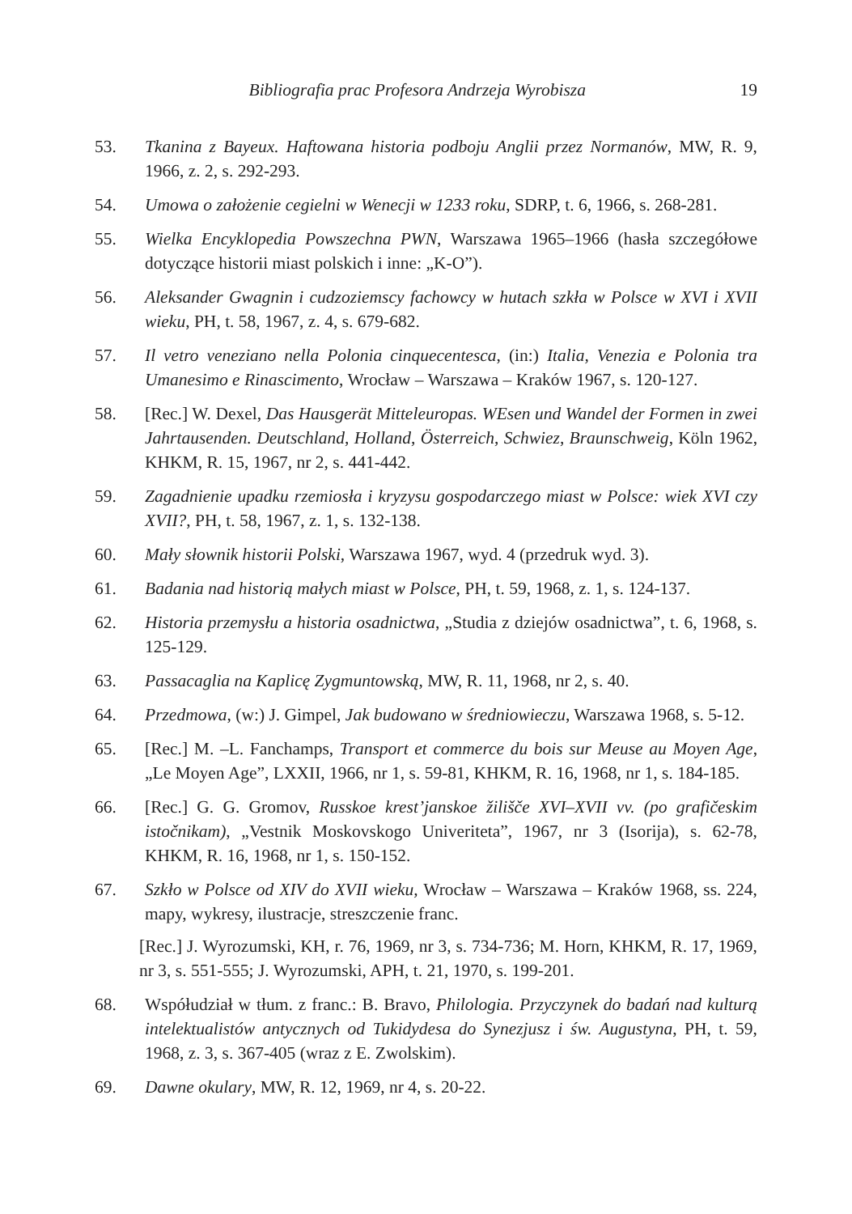Bibliografia prac Profesora Andrzeja Wyrobisza 19
53. Tkanina z Bayeux. Haftowana historia podboju Anglii przez Normanów, MW, R. 9, 1966, z. 2, s. 292-293.
54. Umowa o założenie cegielni w Wenecji w 1233 roku, SDRP, t. 6, 1966, s. 268-281.
55. Wielka Encyklopedia Powszechna PWN, Warszawa 1965–1966 (hasła szczegółowe dotyczące historii miast polskich i inne: „K-O”).
56. Aleksander Gwagnin i cudzoziemscy fachowcy w hutach szkła w Polsce w XVI i XVII wieku, PH, t. 58, 1967, z. 4, s. 679-682.
57. Il vetro veneziano nella Polonia cinquecentesca, (in:) Italia, Venezia e Polonia tra Umanesimo e Rinascimento, Wrocław – Warszawa – Kraków 1967, s. 120-127.
58. [Rec.] W. Dexel, Das Hausgerät Mitteleuropas. WEsen und Wandel der Formen in zwei Jahrtausenden. Deutschland, Holland, Österreich, Schwiez, Braunschweig, Köln 1962, KHKM, R. 15, 1967, nr 2, s. 441-442.
59. Zagadnienie upadku rzemiosła i kryzysu gospodarczego miast w Polsce: wiek XVI czy XVII?, PH, t. 58, 1967, z. 1, s. 132-138.
60. Mały słownik historii Polski, Warszawa 1967, wyd. 4 (przedruk wyd. 3).
61. Badania nad historią małych miast w Polsce, PH, t. 59, 1968, z. 1, s. 124-137.
62. Historia przemysłu a historia osadnictwa, „Studia z dziejów osadnictwa”, t. 6, 1968, s. 125-129.
63. Passacaglia na Kaplicę Zygmuntowską, MW, R. 11, 1968, nr 2, s. 40.
64. Przedmowa, (w:) J. Gimpel, Jak budowano w średniowieczu, Warszawa 1968, s. 5-12.
65. [Rec.] M. –L. Fanchamps, Transport et commerce du bois sur Meuse au Moyen Age, „Le Moyen Age”, LXXII, 1966, nr 1, s. 59-81, KHKM, R. 16, 1968, nr 1, s. 184-185.
66. [Rec.] G. G. Gromov, Russkoe krest’janskoe žilišče XVI–XVII vv. (po grafičeskim istočnikam), „Vestnik Moskovskogo Univeriteta”, 1967, nr 3 (Isorija), s. 62-78, KHKM, R. 16, 1968, nr 1, s. 150-152.
67. Szkło w Polsce od XIV do XVII wieku, Wrocław – Warszawa – Kraków 1968, ss. 224, mapy, wykresy, ilustracje, streszczenie franc.
[Rec.] J. Wyrozumski, KH, r. 76, 1969, nr 3, s. 734-736; M. Horn, KHKM, R. 17, 1969, nr 3, s. 551-555; J. Wyrozumski, APH, t. 21, 1970, s. 199-201.
68. Współudział w tłum. z franc.: B. Bravo, Philologia. Przyczynek do badań nad kulturą intelektualistów antycznych od Tukidydesa do Synezjusz i św. Augustyna, PH, t. 59, 1968, z. 3, s. 367-405 (wraz z E. Zwolskim).
69. Dawne okulary, MW, R. 12, 1969, nr 4, s. 20-22.